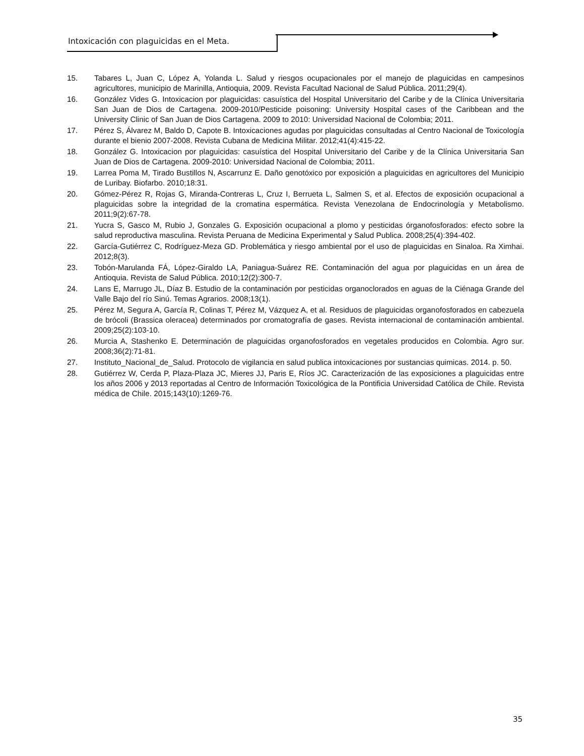Intoxicación con plaguicidas en el Meta.
15. Tabares L, Juan C, López A, Yolanda L. Salud y riesgos ocupacionales por el manejo de plaguicidas en campesinos agricultores, municipio de Marinilla, Antioquia, 2009. Revista Facultad Nacional de Salud Pública. 2011;29(4).
16. González Vides G. Intoxicacion por plaguicidas: casuística del Hospital Universitario del Caribe y de la Clínica Universitaria San Juan de Dios de Cartagena. 2009-2010/Pesticide poisoning: University Hospital cases of the Caribbean and the University Clinic of San Juan de Dios Cartagena. 2009 to 2010: Universidad Nacional de Colombia; 2011.
17. Pérez S, Álvarez M, Baldo D, Capote B. Intoxicaciones agudas por plaguicidas consultadas al Centro Nacional de Toxicología durante el bienio 2007-2008. Revista Cubana de Medicina Militar. 2012;41(4):415-22.
18. González G. Intoxicacion por plaguicidas: casuística del Hospital Universitario del Caribe y de la Clínica Universitaria San Juan de Dios de Cartagena. 2009-2010: Universidad Nacional de Colombia; 2011.
19. Larrea Poma M, Tirado Bustillos N, Ascarrunz E. Daño genotóxico por exposición a plaguicidas en agricultores del Municipio de Luribay. Biofarbo. 2010;18:31.
20. Gómez-Pérez R, Rojas G, Miranda-Contreras L, Cruz I, Berrueta L, Salmen S, et al. Efectos de exposición ocupacional a plaguicidas sobre la integridad de la cromatina espermática. Revista Venezolana de Endocrinología y Metabolismo. 2011;9(2):67-78.
21. Yucra S, Gasco M, Rubio J, Gonzales G. Exposición ocupacional a plomo y pesticidas órganofosforados: efecto sobre la salud reproductiva masculina. Revista Peruana de Medicina Experimental y Salud Publica. 2008;25(4):394-402.
22. García-Gutiérrez C, Rodríguez-Meza GD. Problemática y riesgo ambiental por el uso de plaguicidas en Sinaloa. Ra Ximhai. 2012;8(3).
23. Tobón-Marulanda FÁ, López-Giraldo LA, Paniagua-Suárez RE. Contaminación del agua por plaguicidas en un área de Antioquia. Revista de Salud Pública. 2010;12(2):300-7.
24. Lans E, Marrugo JL, Díaz B. Estudio de la contaminación por pesticidas organoclorados en aguas de la Ciénaga Grande del Valle Bajo del río Sinú. Temas Agrarios. 2008;13(1).
25. Pérez M, Segura A, García R, Colinas T, Pérez M, Vázquez A, et al. Residuos de plaguicidas organofosforados en cabezuela de brócoli (Brassica oleracea) determinados por cromatografía de gases. Revista internacional de contaminación ambiental. 2009;25(2):103-10.
26. Murcia A, Stashenko E. Determinación de plaguicidas organofosforados en vegetales producidos en Colombia. Agro sur. 2008;36(2):71-81.
27. Instituto_Nacional_de_Salud. Protocolo de vigilancia en salud publica intoxicaciones por sustancias quimicas. 2014. p. 50.
28. Gutiérrez W, Cerda P, Plaza-Plaza JC, Mieres JJ, Paris E, Ríos JC. Caracterización de las exposiciones a plaguicidas entre los años 2006 y 2013 reportadas al Centro de Información Toxicológica de la Pontificia Universidad Católica de Chile. Revista médica de Chile. 2015;143(10):1269-76.
35